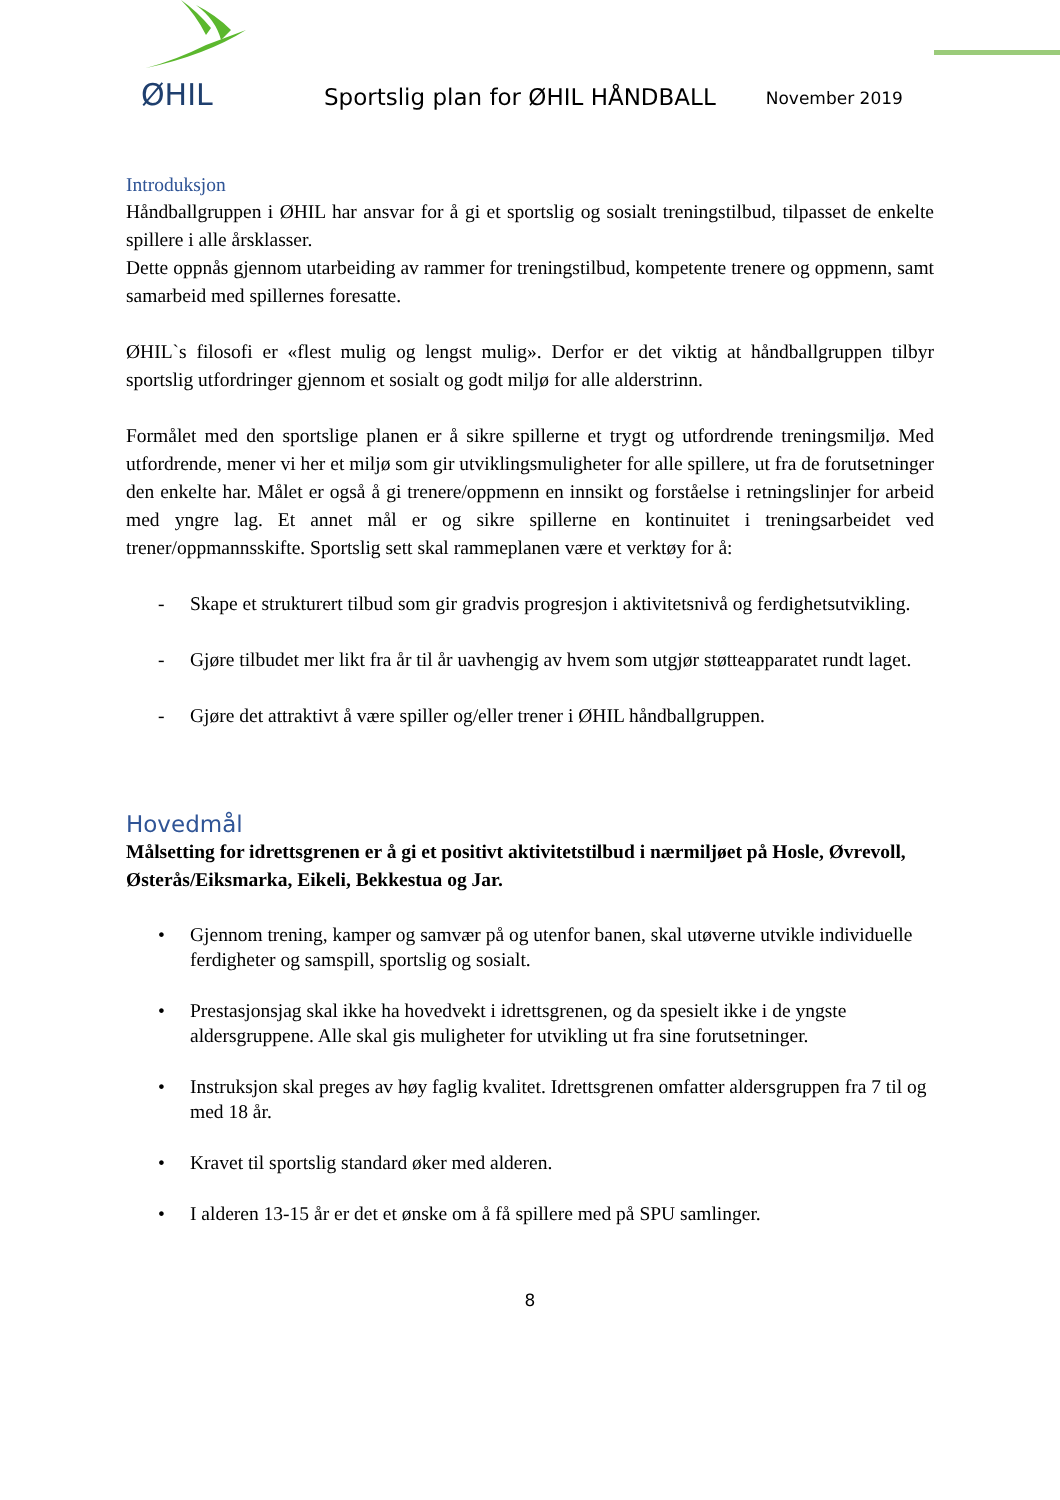ØHIL
Sportslig plan for ØHIL HÅNDBALL
November 2019
Introduksjon
Håndballgruppen i ØHIL har ansvar for å gi et sportslig og sosialt treningstilbud, tilpasset de enkelte spillere i alle årsklasser.
Dette oppnås gjennom utarbeiding av rammer for treningstilbud, kompetente trenere og oppmenn, samt samarbeid med spillernes foresatte.
ØHIL`s filosofi er «flest mulig og lengst mulig». Derfor er det viktig at håndballgruppen tilbyr sportslig utfordringer gjennom et sosialt og godt miljø for alle alderstrinn.
Formålet med den sportslige planen er å sikre spillerne et trygt og utfordrende treningsmiljø. Med utfordrende, mener vi her et miljø som gir utviklingsmuligheter for alle spillere, ut fra de forutsetninger den enkelte har. Målet er også å gi trenere/oppmenn en innsikt og forståelse i retningslinjer for arbeid med yngre lag. Et annet mål er og sikre spillerne en kontinuitet i treningsarbeidet ved trener/oppmannsskifte. Sportslig sett skal rammeplanen være et verktøy for å:
- Skape et strukturert tilbud som gir gradvis progresjon i aktivitetsnivå og ferdighetsutvikling.
- Gjøre tilbudet mer likt fra år til år uavhengig av hvem som utgjør støtteapparatet rundt laget.
- Gjøre det attraktivt å være spiller og/eller trener i ØHIL håndballgruppen.
Hovedmål
Målsetting for idrettsgrenen er å gi et positivt aktivitetstilbud i nærmiljøet på Hosle, Øvrevoll, Østerås/Eiksmarka, Eikeli, Bekkestua og Jar.
• Gjennom trening, kamper og samvær på og utenfor banen, skal utøverne utvikle individuelle ferdigheter og samspill, sportslig og sosialt.
• Prestasjonsjag skal ikke ha hovedvekt i idrettsgrenen, og da spesielt ikke i de yngste aldersgruppene. Alle skal gis muligheter for utvikling ut fra sine forutsetninger.
• Instruksjon skal preges av høy faglig kvalitet. Idrettsgrenen omfatter aldersgruppen fra 7 til og med 18 år.
• Kravet til sportslig standard øker med alderen.
• I alderen 13-15 år er det et ønske om å få spillere med på SPU samlinger.
8